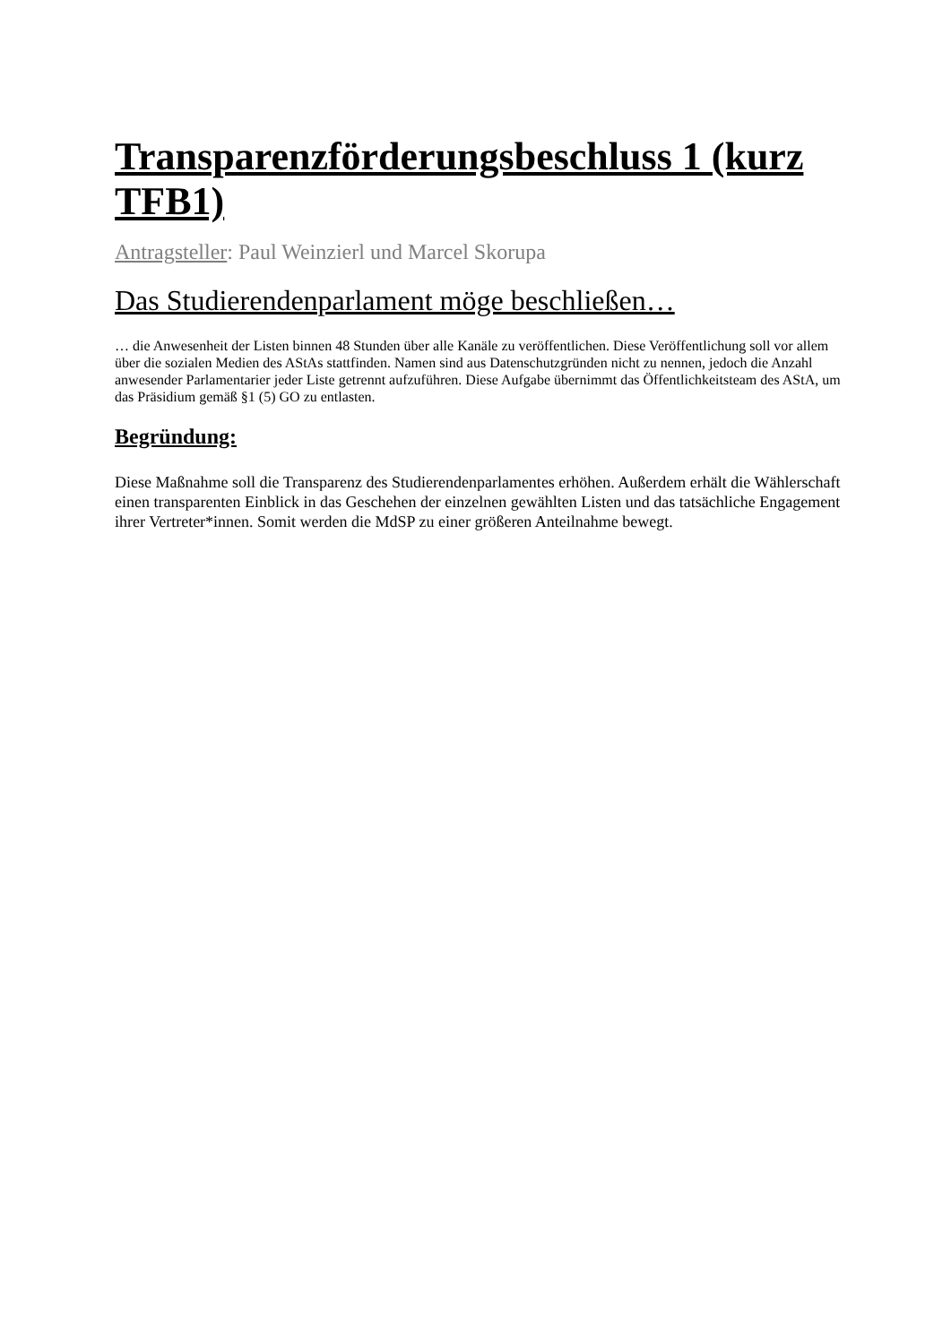Transparenzförderungsbeschluss 1 (kurz TFB1)
Antragsteller: Paul Weinzierl und Marcel Skorupa
Das Studierendenparlament möge beschließen…
… die Anwesenheit der Listen binnen 48 Stunden über alle Kanäle zu veröffentlichen. Diese Veröffentlichung soll vor allem über die sozialen Medien des AStAs stattfinden. Namen sind aus Datenschutzgründen nicht zu nennen, jedoch die Anzahl anwesender Parlamentarier jeder Liste getrennt aufzuführen. Diese Aufgabe übernimmt das Öffentlichkeitsteam des AStA, um das Präsidium gemäß §1 (5) GO zu entlasten.
Begründung:
Diese Maßnahme soll die Transparenz des Studierendenparlamentes erhöhen. Außerdem erhält die Wählerschaft einen transparenten Einblick in das Geschehen der einzelnen gewählten Listen und das tatsächliche Engagement ihrer Vertreter*innen. Somit werden die MdSP zu einer größeren Anteilnahme bewegt.